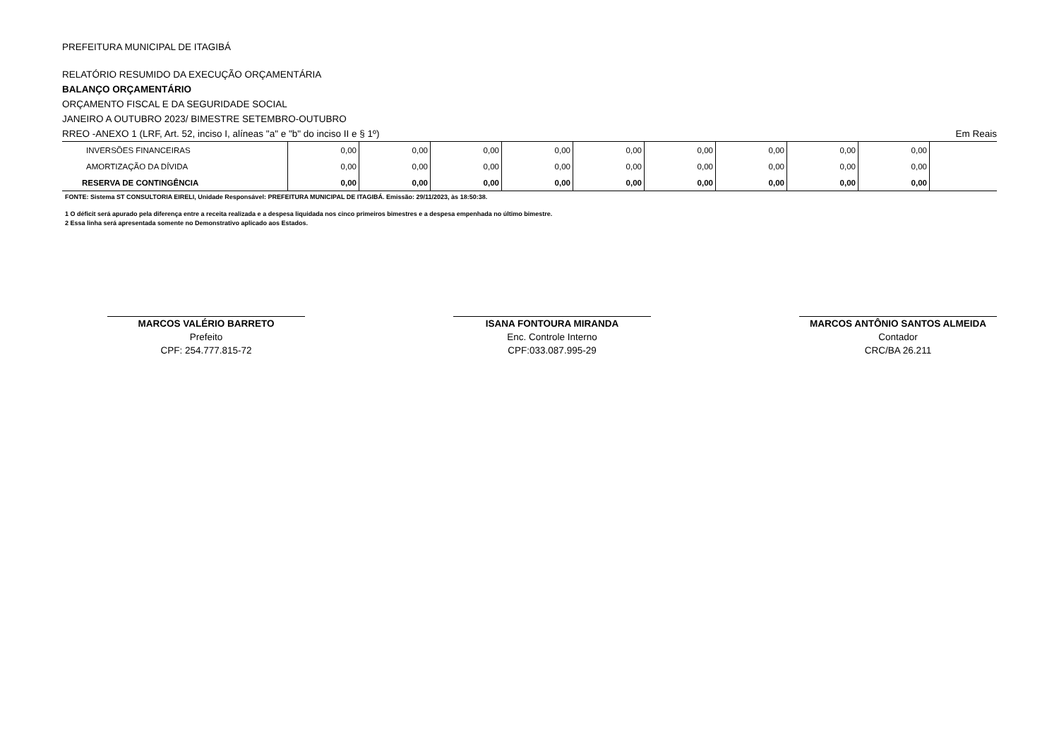PREFEITURA MUNICIPAL DE ITAGIBÁ
RELATÓRIO RESUMIDO DA EXECUÇÃO ORÇAMENTÁRIA
BALANÇO ORÇAMENTÁRIO
ORÇAMENTO FISCAL E DA SEGURIDADE SOCIAL
JANEIRO A OUTUBRO 2023/ BIMESTRE SETEMBRO-OUTUBRO
RREO -ANEXO 1 (LRF, Art. 52, inciso I, alíneas "a" e "b" do inciso II e § 1º) Em Reais
| INVERSÕES FINANCEIRAS | 0,00 | 0,00 | 0,00 | 0,00 | 0,00 | 0,00 | 0,00 | 0,00 | 0,00 | |
| AMORTIZAÇÃO DA DÍVIDA | 0,00 | 0,00 | 0,00 | 0,00 | 0,00 | 0,00 | 0,00 | 0,00 | 0,00 | |
| RESERVA DE CONTINGÊNCIA | 0,00 | 0,00 | 0,00 | 0,00 | 0,00 | 0,00 | 0,00 | 0,00 | 0,00 | |
FONTE: Sistema ST CONSULTORIA EIRELI, Unidade Responsável: PREFEITURA MUNICIPAL DE ITAGIBÁ. Emissão: 29/11/2023, às 18:50:38.
1 O déficit será apurado pela diferença entre a receita realizada e a despesa liquidada nos cinco primeiros bimestres e a despesa empenhada no último bimestre.
2 Essa linha será apresentada somente no Demonstrativo aplicado aos Estados.
MARCOS VALÉRIO BARRETO
Prefeito
CPF: 254.777.815-72
ISANA FONTOURA MIRANDA
Enc. Controle Interno
CPF:033.087.995-29
MARCOS ANTÔNIO SANTOS ALMEIDA
Contador
CRC/BA 26.211